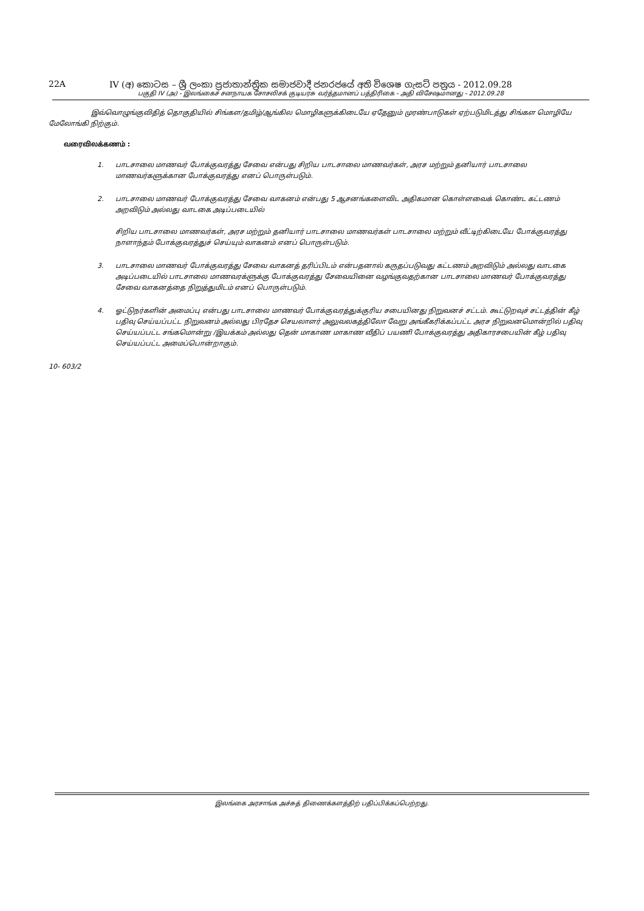22A IV (අ) කොටස – ශ්‍රී ලංකා ප්‍රජාතාන්ත්‍රික සමාජවාදී ජනරජයේ අති විශෙෂ ගැසට් පත්‍රය - 2012.09.28
பகுதி IV (அ) - இலங்கைச் சனநாயக சோசலிசக் குடியரசு வர்த்தமானப் பத்திரிகை - அதி விசேஷமானது - 2012.09.28
இவ்வொழுங்குவிதித் தொகுதியில் சிங்கள/தமிழ்/ஆங்கில மொழிகளுக்கிடையே ஏதேனும் முரண்பாடுகள் ஏற்படுமிடத்து சிங்கள மொழியே மேலோங்கி நிற்கும்.
வரைவிலக்கணம் :
1. பாடசாலை மாணவர் போக்குவரத்து சேவை என்பது சிறிய பாடசாலை மாணவர்கள், அரச மற்றும் தனியார் பாடசாலை மாணவர்களுக்கான போக்குவரத்து எனப் பொருள்படும்.
2. பாடசாலை மாணவர் போக்குவரத்து சேவை வாகனம் என்பது 5 ஆசனங்களைவிட அதிகமான கொள்ளவைக் கொண்ட கட்டணம் அறவிடும் அல்லது வாடகை அடிப்படையில்
சிறிய பாடசாலை மாணவர்கள், அரச மற்றும் தனியார் பாடசாலை மாணவர்கள் பாடசாலை மற்றும் வீட்டிற்கிடையே போக்குவரத்து நாளாந்தம் போக்குவரத்துச் செய்யும் வாகனம் எனப் பொருள்படும்.
3. பாடசாலை மாணவர் போக்குவரத்து சேவை வாகனத் தரிப்பிடம் என்பதனால் கருதப்படுவது கட்டணம் அறவிடும் அல்லது வாடகை அடிப்படையில் பாடசாலை மாணவரக்ளுக்கு போக்குவரத்து சேவையினை வழங்குவதற்கான பாடசாலை மாணவர் போக்குவரத்து சேவை வாகனத்தை நிறுத்துமிடம் எனப் பொருள்படும்.
4. ஓட்டுநர்களின் அமைப்பு என்பது பாடசாலை மாணவர் போக்குவரத்துக்குரிய சபையினது நிறுவனச் சட்டம். கூட்டுறவுச் சட்டத்தின் கீழ் பதிவு செய்யப்பட்ட நிறுவனம் அல்லது பிரதேச செயலாளர் அலுவலகத்திலோ வேறு அங்கீகரிக்கப்பட்ட அரச நிறுவனமொன்றில் பதிவு செய்யப்பட்ட சங்கமொன்று /இயக்கம் அல்லது தென் மாகாண மாகாண வீதிப் பயணி போக்குவரத்து அதிகாரசபையின் கீழ் பதிவு செய்யப்பட்ட அமைப்பொன்றாகும்.
10- 603/2
இலங்கை அரசாங்க அச்சுத் திணைக்களத்திற் பதிப்பிக்கப்பெற்றது.